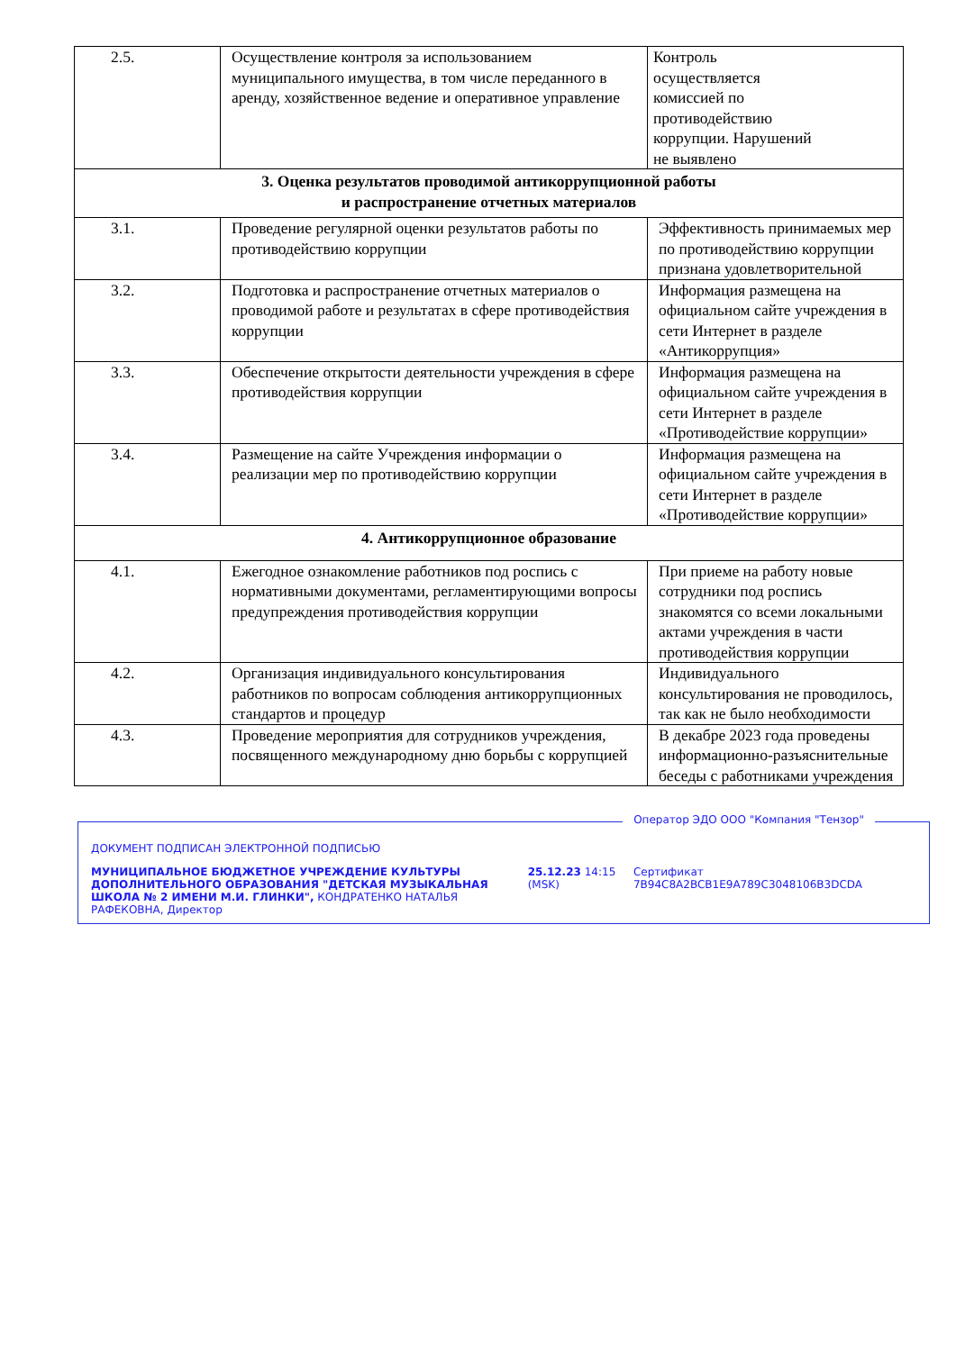| 2.5. | Осуществление контроля за использованием муниципального имущества, в том числе переданного в аренду, хозяйственное ведение и оперативное управление | Контроль осуществляется комиссией по противодействию коррупции. Нарушений не выявлено |
| 3. Оценка результатов проводимой антикоррупционной работы и распространение отчетных материалов | | |
| 3.1. | Проведение регулярной оценки результатов работы по противодействию коррупции | Эффективность принимаемых мер по противодействию коррупции признана удовлетворительной |
| 3.2. | Подготовка и распространение отчетных материалов о проводимой работе и результатах в сфере противодействия коррупции | Информация размещена на официальном сайте учреждения в сети Интернет в разделе «Антикоррупция» |
| 3.3. | Обеспечение открытости деятельности учреждения в сфере противодействия коррупции | Информация размещена на официальном сайте учреждения в сети Интернет в разделе «Противодействие коррупции» |
| 3.4. | Размещение на сайте Учреждения информации о реализации мер по противодействию коррупции | Информация размещена на официальном сайте учреждения в сети Интернет в разделе «Противодействие коррупции» |
| 4. Антикоррупционное образование | | |
| 4.1. | Ежегодное ознакомление работников под роспись с нормативными документами, регламентирующими вопросы предупреждения противодействия коррупции | При приеме на работу новые сотрудники под роспись знакомятся со всеми локальными актами учреждения в части противодействия коррупции |
| 4.2. | Организация индивидуального консультирования работников по вопросам соблюдения антикоррупционных стандартов и процедур | Индивидуального консультирования не проводилось, так как не было необходимости |
| 4.3. | Проведение мероприятия для сотрудников учреждения, посвященного международному дню борьбы с коррупцией | В декабре 2023 года проведены информационно-разъяснительные беседы с работниками учреждения |
Оператор ЭДО ООО "Компания "Тензор"
ДОКУМЕНТ ПОДПИСАН ЭЛЕКТРОННОЙ ПОДПИСЬЮ
МУНИЦИПАЛЬНОЕ БЮДЖЕТНОЕ УЧРЕЖДЕНИЕ КУЛЬТУРЫ ДОПОЛНИТЕЛЬНОГО ОБРАЗОВАНИЯ "ДЕТСКАЯ МУЗЫКАЛЬНАЯ ШКОЛА № 2 ИМЕНИ М.И. ГЛИНКИ", КОНДРАТЕНКО НАТАЛЬЯ РАФЕКОВНА, Директор
25.12.23 14:15 (MSK)
Сертификат 7B94C8A2BCB1E9A789C3048106B3DCDA